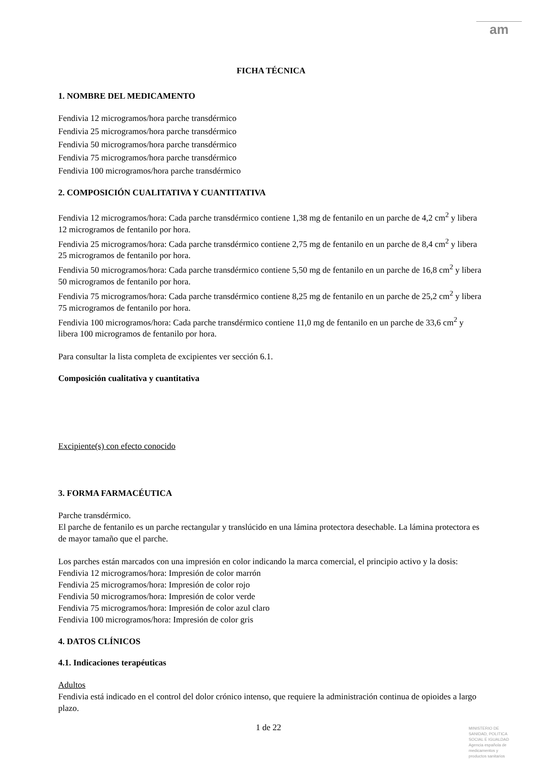am
FICHA TÉCNICA
1. NOMBRE DEL MEDICAMENTO
Fendivia 12 microgramos/hora parche transdérmico
Fendivia 25 microgramos/hora parche transdérmico
Fendivia 50 microgramos/hora parche transdérmico
Fendivia 75 microgramos/hora parche transdérmico
Fendivia 100 microgramos/hora parche transdérmico
2. COMPOSICIÓN CUALITATIVA Y CUANTITATIVA
Fendivia 12 microgramos/hora: Cada parche transdérmico contiene 1,38 mg de fentanilo en un parche de 4,2 cm<sup>2</sup> y libera 12 microgramos de fentanilo por hora.
Fendivia 25 microgramos/hora: Cada parche transdérmico contiene 2,75 mg de fentanilo en un parche de 8,4 cm<sup>2</sup> y libera 25 microgramos de fentanilo por hora.
Fendivia 50 microgramos/hora: Cada parche transdérmico contiene 5,50 mg de fentanilo en un parche de 16,8 cm<sup>2</sup> y libera 50 microgramos de fentanilo por hora.
Fendivia 75 microgramos/hora: Cada parche transdérmico contiene 8,25 mg de fentanilo en un parche de 25,2 cm<sup>2</sup> y libera 75 microgramos de fentanilo por hora.
Fendivia 100 microgramos/hora: Cada parche transdérmico contiene 11,0 mg de fentanilo en un parche de 33,6 cm<sup>2</sup> y libera 100 microgramos de fentanilo por hora.
Para consultar la lista completa de excipientes ver sección 6.1.
Composición cualitativa y cuantitativa
Excipiente(s) con efecto conocido
3. FORMA FARMACÉUTICA
Parche transdérmico.
El parche de fentanilo es un parche rectangular y translúcido en una lámina protectora desechable. La lámina protectora es de mayor tamaño que el parche.
Los parches están marcados con una impresión en color indicando la marca comercial, el principio activo y la dosis:
Fendivia 12 microgramos/hora: Impresión de color marrón
Fendivia 25 microgramos/hora: Impresión de color rojo
Fendivia 50 microgramos/hora: Impresión de color verde
Fendivia 75 microgramos/hora: Impresión de color azul claro
Fendivia 100 microgramos/hora: Impresión de color gris
4. DATOS CLÍNICOS
4.1. Indicaciones terapéuticas
Adultos
Fendivia está indicado en el control del dolor crónico intenso, que requiere la administración continua de opioides a largo plazo.
1 de 22
MINISTERIO DE
SANIDAD, POLITICA
SOCIAL E IGUALDAD
Agencia española de
medicamentos y
productos sanitarios